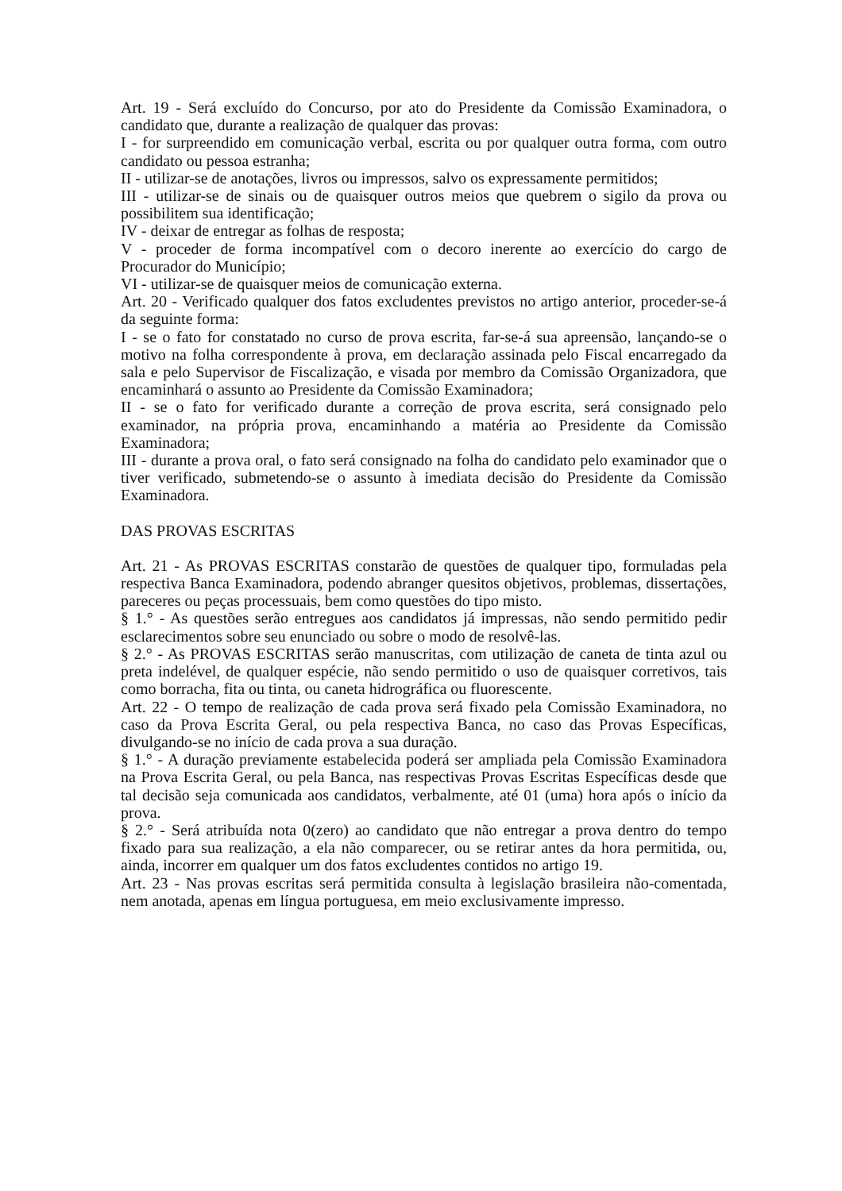Art. 19 - Será excluído do Concurso, por ato do Presidente da Comissão Examinadora, o candidato que, durante a realização de qualquer das provas:
I - for surpreendido em comunicação verbal, escrita ou por qualquer outra forma, com outro candidato ou pessoa estranha;
II - utilizar-se de anotações, livros ou impressos, salvo os expressamente permitidos;
III - utilizar-se de sinais ou de quaisquer outros meios que quebrem o sigilo da prova ou possibilitem sua identificação;
IV - deixar de entregar as folhas de resposta;
V - proceder de forma incompatível com o decoro inerente ao exercício do cargo de Procurador do Município;
VI - utilizar-se de quaisquer meios de comunicação externa.
Art. 20 - Verificado qualquer dos fatos excludentes previstos no artigo anterior, proceder-se-á da seguinte forma:
I - se o fato for constatado no curso de prova escrita, far-se-á sua apreensão, lançando-se o motivo na folha correspondente à prova, em declaração assinada pelo Fiscal encarregado da sala e pelo Supervisor de Fiscalização, e visada por membro da Comissão Organizadora, que encaminhará o assunto ao Presidente da Comissão Examinadora;
II - se o fato for verificado durante a correção de prova escrita, será consignado pelo examinador, na própria prova, encaminhando a matéria ao Presidente da Comissão Examinadora;
III - durante a prova oral, o fato será consignado na folha do candidato pelo examinador que o tiver verificado, submetendo-se o assunto à imediata decisão do Presidente da Comissão Examinadora.
DAS PROVAS ESCRITAS
Art. 21 - As PROVAS ESCRITAS constarão de questões de qualquer tipo, formuladas pela respectiva Banca Examinadora, podendo abranger quesitos objetivos, problemas, dissertações, pareceres ou peças processuais, bem como questões do tipo misto.
§ 1.° - As questões serão entregues aos candidatos já impressas, não sendo permitido pedir esclarecimentos sobre seu enunciado ou sobre o modo de resolvê-las.
§ 2.° - As PROVAS ESCRITAS serão manuscritas, com utilização de caneta de tinta azul ou preta indelével, de qualquer espécie, não sendo permitido o uso de quaisquer corretivos, tais como borracha, fita ou tinta, ou caneta hidrográfica ou fluorescente.
Art. 22 - O tempo de realização de cada prova será fixado pela Comissão Examinadora, no caso da Prova Escrita Geral, ou pela respectiva Banca, no caso das Provas Específicas, divulgando-se no início de cada prova a sua duração.
§ 1.° - A duração previamente estabelecida poderá ser ampliada pela Comissão Examinadora na Prova Escrita Geral, ou pela Banca, nas respectivas Provas Escritas Específicas desde que tal decisão seja comunicada aos candidatos, verbalmente, até 01 (uma) hora após o início da prova.
§ 2.° - Será atribuída nota 0(zero) ao candidato que não entregar a prova dentro do tempo fixado para sua realização, a ela não comparecer, ou se retirar antes da hora permitida, ou, ainda, incorrer em qualquer um dos fatos excludentes contidos no artigo 19.
Art. 23 - Nas provas escritas será permitida consulta à legislação brasileira não-comentada, nem anotada, apenas em língua portuguesa, em meio exclusivamente impresso.